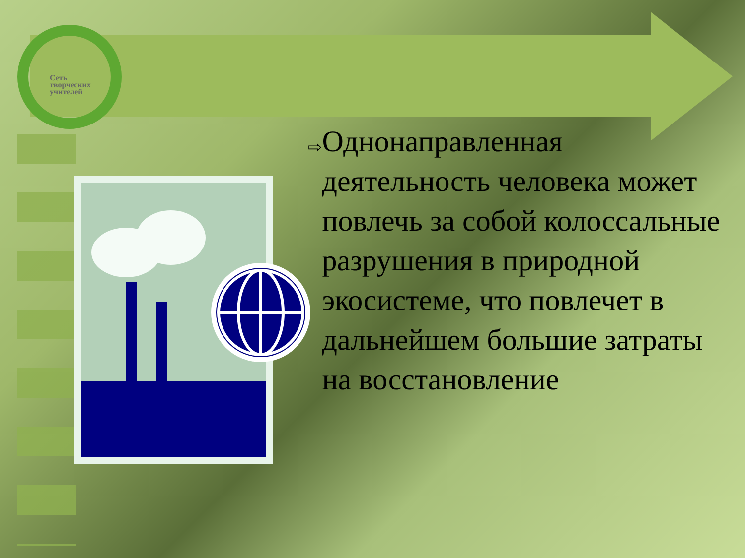Сеть
творческих
учителей
⇨
Однонаправленная деятельность человека может повлечь за собой колоссальные разрушения в природной экосистеме, что повлечет в дальнейшем большие затраты на восстановление